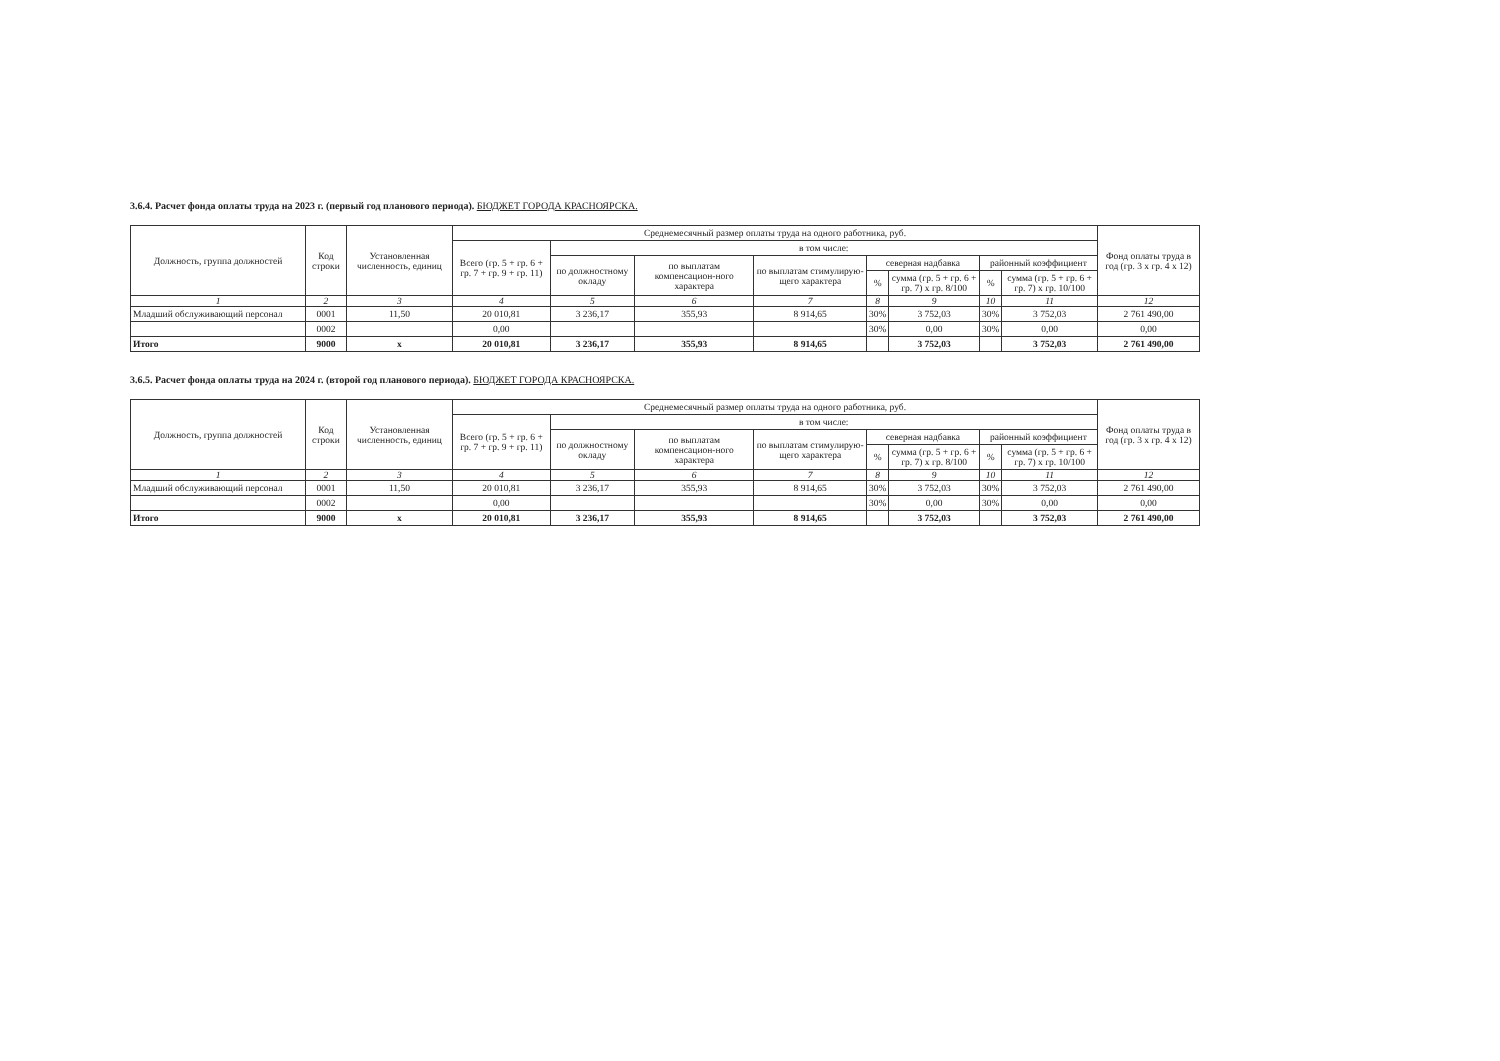3.6.4. Расчет фонда оплаты труда на 2023 г. (первый год планового периода). БЮДЖЕТ ГОРОДА КРАСНОЯРСКА.
| Должность, группа должностей | Код строки | Установленная численность, единиц | Среднемесячный размер оплаты труда на одного работника, руб. | | | | | | | | Фонд оплаты труда в год (гр. 3 x гр. 4 x 12) |
| --- | --- | --- | --- | --- | --- | --- | --- | --- | --- | --- | --- |
| | | | Всего (гр. 5 + гр. 6 + гр. 7 + гр. 9 + гр. 11) | в том числе: | | | | | | | |
| | | | | по должностному окладу | по выплатам компенсацион-ного характера | по выплатам стимулирую-щего характера | северная надбавка | | районный коэффициент | | |
| | | | | | | | % | сумма (гр. 5 + гр. 6 + гр. 7) x гр. 8/100 | % | сумма (гр. 5 + гр. 6 + гр. 7) x гр. 10/100 | |
| 1 | 2 | 3 | 4 | 5 | 6 | 7 | 8 | 9 | 10 | 11 | 12 |
| Младший обслуживающий персонал | 0001 | 11,50 | 20 010,81 | 3 236,17 | 355,93 | 8 914,65 | 30% | 3 752,03 | 30% | 3 752,03 | 2 761 490,00 |
| | 0002 | | 0,00 | | | | 30% | 0,00 | 30% | 0,00 | 0,00 |
| Итого | 9000 | x | 20 010,81 | 3 236,17 | 355,93 | 8 914,65 | | 3 752,03 | | 3 752,03 | 2 761 490,00 |
3.6.5. Расчет фонда оплаты труда на 2024 г. (второй год планового периода). БЮДЖЕТ ГОРОДА КРАСНОЯРСКА.
| Должность, группа должностей | Код строки | Установленная численность, единиц | Среднемесячный размер оплаты труда на одного работника, руб. | | | | | | | | Фонд оплаты труда в год (гр. 3 x гр. 4 x 12) |
| --- | --- | --- | --- | --- | --- | --- | --- | --- | --- | --- | --- |
| | | | Всего (гр. 5 + гр. 6 + гр. 7 + гр. 9 + гр. 11) | в том числе: | | | | | | | |
| | | | | по должностному окладу | по выплатам компенсацион-ного характера | по выплатам стимулирую-щего характера | северная надбавка | | районный коэффициент | | |
| | | | | | | | % | сумма (гр. 5 + гр. 6 + гр. 7) x гр. 8/100 | % | сумма (гр. 5 + гр. 6 + гр. 7) x гр. 10/100 | |
| 1 | 2 | 3 | 4 | 5 | 6 | 7 | 8 | 9 | 10 | 11 | 12 |
| Младший обслуживающий персонал | 0001 | 11,50 | 20 010,81 | 3 236,17 | 355,93 | 8 914,65 | 30% | 3 752,03 | 30% | 3 752,03 | 2 761 490,00 |
| | 0002 | | 0,00 | | | | 30% | 0,00 | 30% | 0,00 | 0,00 |
| Итого | 9000 | x | 20 010,81 | 3 236,17 | 355,93 | 8 914,65 | | 3 752,03 | | 3 752,03 | 2 761 490,00 |